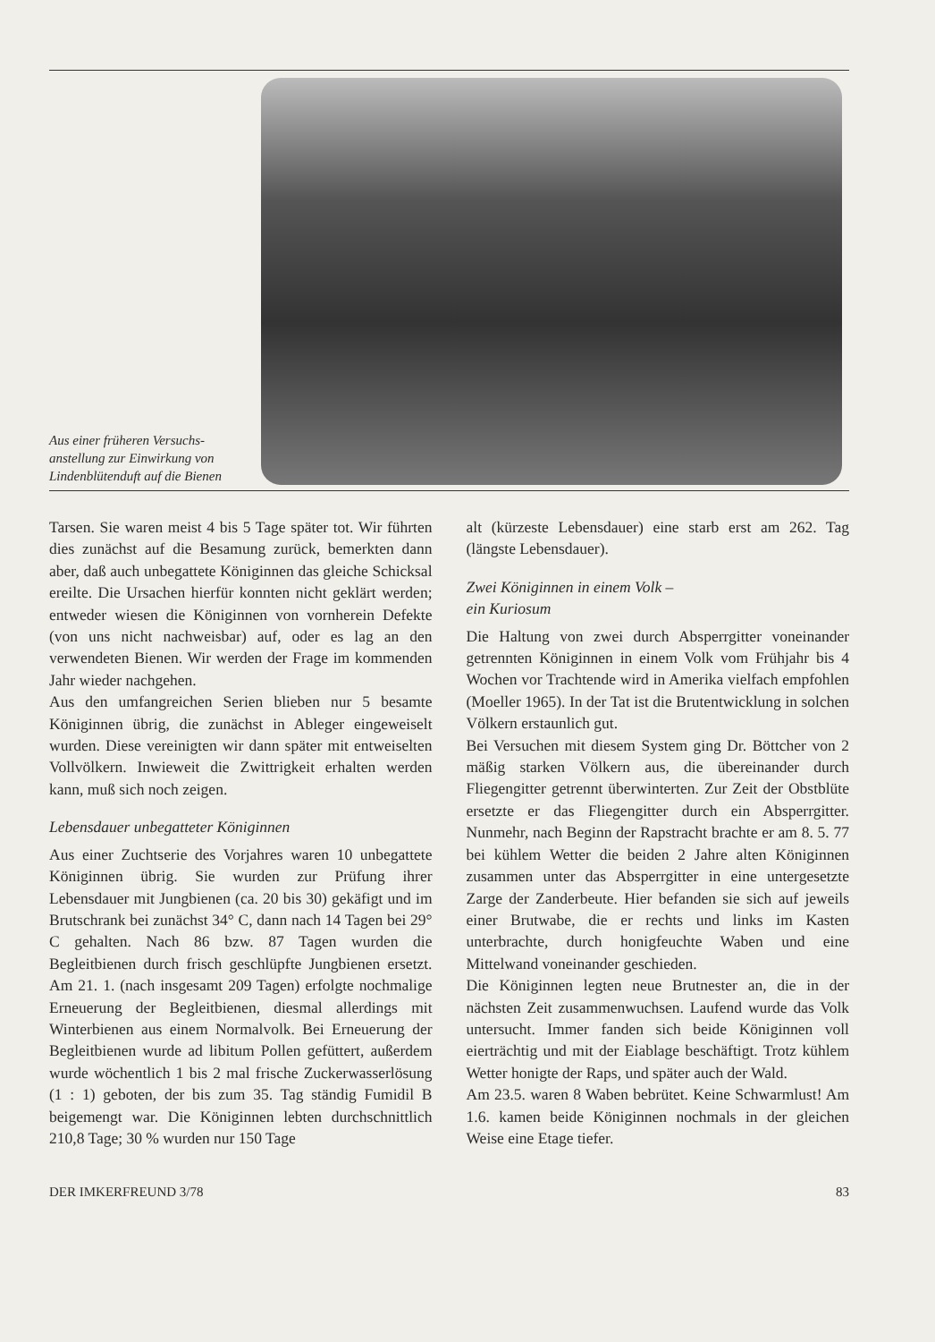Aus einer früheren Versuchs-anstellung zur Einwirkung von Lindenblütenduft auf die Bienen
Tarsen. Sie waren meist 4 bis 5 Tage später tot. Wir führten dies zunächst auf die Besamung zurück, bemerkten dann aber, daß auch unbegattete Königinnen das gleiche Schicksal ereilte. Die Ursachen hierfür konnten nicht geklärt werden; entweder wiesen die Königinnen von vornherein Defekte (von uns nicht nachweisbar) auf, oder es lag an den verwendeten Bienen. Wir werden der Frage im kommenden Jahr wieder nachgehen.
Aus den umfangreichen Serien blieben nur 5 besamte Königinnen übrig, die zunächst in Ableger eingeweiselt wurden. Diese vereinigten wir dann später mit entweiselten Vollvölkern. Inwieweit die Zwittrigkeit erhalten werden kann, muß sich noch zeigen.
Lebensdauer unbegatteter Königinnen
Aus einer Zuchtserie des Vorjahres waren 10 unbegattete Königinnen übrig. Sie wurden zur Prüfung ihrer Lebensdauer mit Jungbienen (ca. 20 bis 30) gekäfigt und im Brutschrank bei zunächst 34° C, dann nach 14 Tagen bei 29° C gehalten. Nach 86 bzw. 87 Tagen wurden die Begleitbienen durch frisch geschlüpfte Jungbienen ersetzt. Am 21. 1. (nach insgesamt 209 Tagen) erfolgte nochmalige Erneuerung der Begleitbienen, diesmal allerdings mit Winterbienen aus einem Normalvolk. Bei Erneuerung der Begleitbienen wurde ad libitum Pollen gefüttert, außerdem wurde wöchentlich 1 bis 2 mal frische Zuckerwasserlösung (1 : 1) geboten, der bis zum 35. Tag ständig Fumidil B beigemengt war. Die Königinnen lebten durchschnittlich 210,8 Tage; 30 % wurden nur 150 Tage
alt (kürzeste Lebensdauer) eine starb erst am 262. Tag (längste Lebensdauer).
Zwei Königinnen in einem Volk –
ein Kuriosum
Die Haltung von zwei durch Absperrgitter voneinander getrennten Königinnen in einem Volk vom Frühjahr bis 4 Wochen vor Trachtende wird in Amerika vielfach empfohlen (Moeller 1965). In der Tat ist die Brutentwicklung in solchen Völkern erstaunlich gut.
Bei Versuchen mit diesem System ging Dr. Böttcher von 2 mäßig starken Völkern aus, die übereinander durch Fliegengitter getrennt überwinterten. Zur Zeit der Obstblüte ersetzte er das Fliegengitter durch ein Absperrgitter. Nunmehr, nach Beginn der Rapstracht brachte er am 8. 5. 77 bei kühlem Wetter die beiden 2 Jahre alten Königinnen zusammen unter das Absperrgitter in eine untergesetzte Zarge der Zanderbeute. Hier befanden sie sich auf jeweils einer Brutwabe, die er rechts und links im Kasten unterbrachte, durch honigfeuchte Waben und eine Mittelwand voneinander geschieden.
Die Königinnen legten neue Brutnester an, die in der nächsten Zeit zusammenwuchsen. Laufend wurde das Volk untersucht. Immer fanden sich beide Königinnen voll eierträchtig und mit der Eiablage beschäftigt. Trotz kühlem Wetter honigte der Raps, und später auch der Wald.
Am 23.5. waren 8 Waben bebrütet. Keine Schwarmlust! Am 1.6. kamen beide Königinnen nochmals in der gleichen Weise eine Etage tiefer.
DER IMKERFREUND 3/78 83